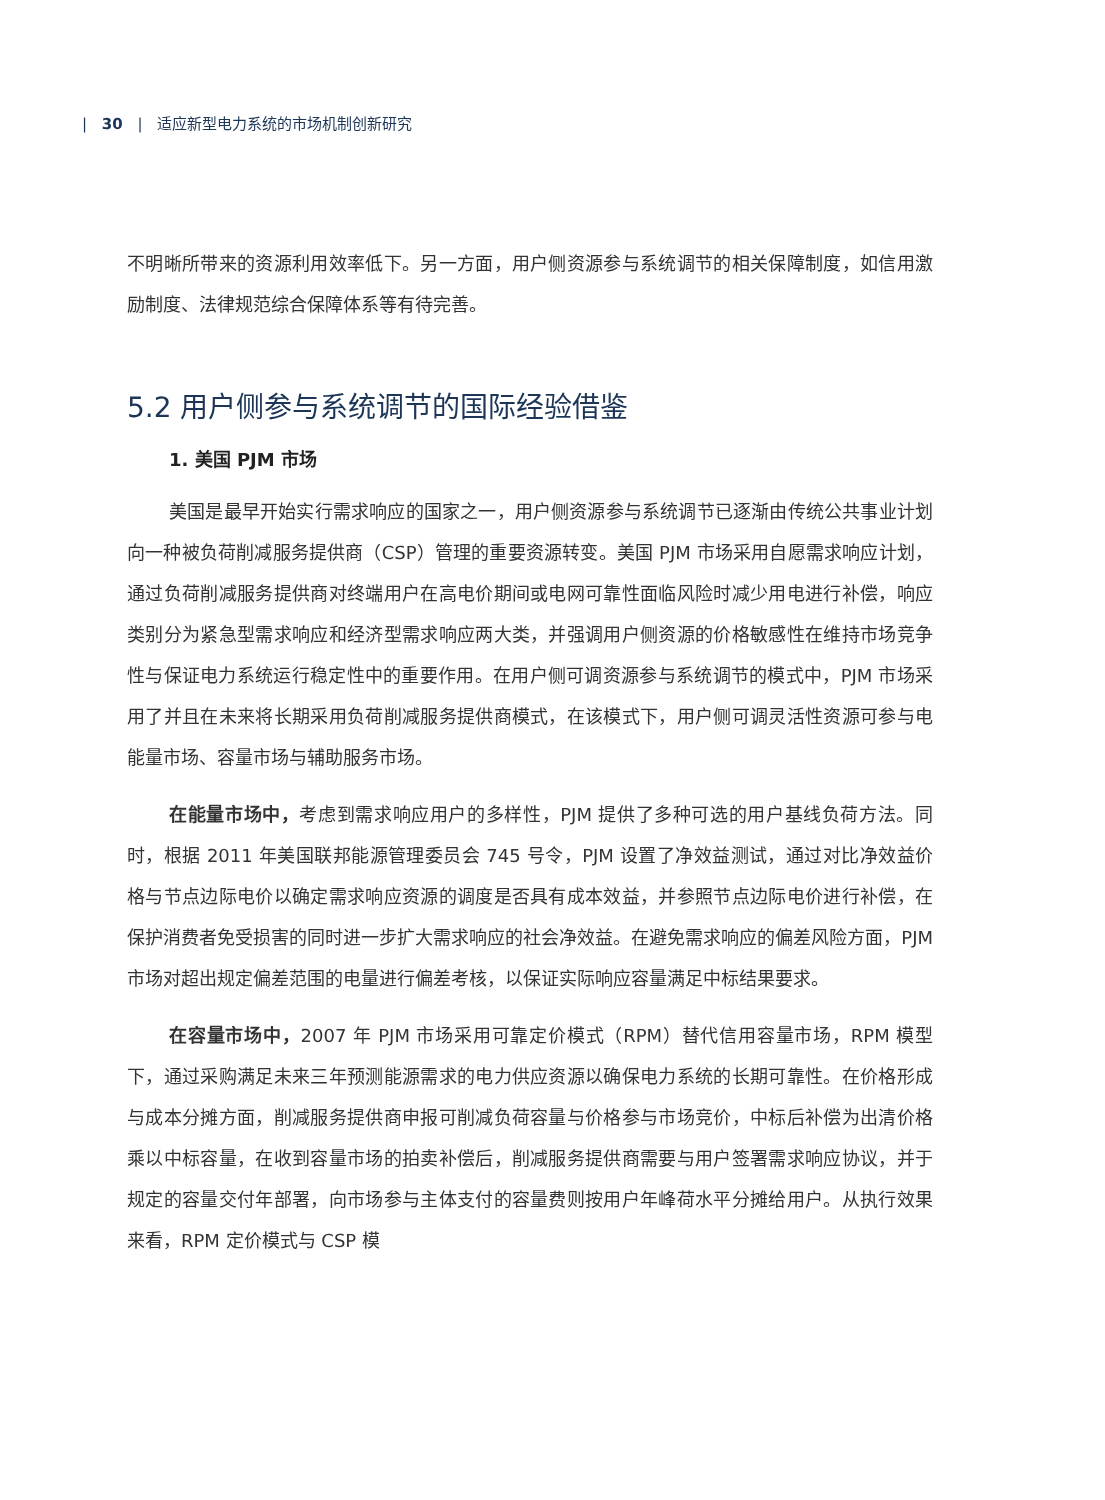| 30 | 适应新型电力系统的市场机制创新研究
不明晰所带来的资源利用效率低下。另一方面，用户侧资源参与系统调节的相关保障制度，如信用激励制度、法律规范综合保障体系等有待完善。
5.2 用户侧参与系统调节的国际经验借鉴
1. 美国 PJM 市场
美国是最早开始实行需求响应的国家之一，用户侧资源参与系统调节已逐渐由传统公共事业计划向一种被负荷削减服务提供商（CSP）管理的重要资源转变。美国 PJM 市场采用自愿需求响应计划，通过负荷削减服务提供商对终端用户在高电价期间或电网可靠性面临风险时减少用电进行补偿，响应类别分为紧急型需求响应和经济型需求响应两大类，并强调用户侧资源的价格敏感性在维持市场竞争性与保证电力系统运行稳定性中的重要作用。在用户侧可调资源参与系统调节的模式中，PJM 市场采用了并且在未来将长期采用负荷削减服务提供商模式，在该模式下，用户侧可调灵活性资源可参与电能量市场、容量市场与辅助服务市场。
在能量市场中，考虑到需求响应用户的多样性，PJM 提供了多种可选的用户基线负荷方法。同时，根据 2011 年美国联邦能源管理委员会 745 号令，PJM 设置了净效益测试，通过对比净效益价格与节点边际电价以确定需求响应资源的调度是否具有成本效益，并参照节点边际电价进行补偿，在保护消费者免受损害的同时进一步扩大需求响应的社会净效益。在避免需求响应的偏差风险方面，PJM 市场对超出规定偏差范围的电量进行偏差考核，以保证实际响应容量满足中标结果要求。
在容量市场中，2007 年 PJM 市场采用可靠定价模式（RPM）替代信用容量市场，RPM 模型下，通过采购满足未来三年预测能源需求的电力供应资源以确保电力系统的长期可靠性。在价格形成与成本分摊方面，削减服务提供商申报可削减负荷容量与价格参与市场竞价，中标后补偿为出清价格乘以中标容量，在收到容量市场的拍卖补偿后，削减服务提供商需要与用户签署需求响应协议，并于规定的容量交付年部署，向市场参与主体支付的容量费则按用户年峰荷水平分摊给用户。从执行效果来看，RPM 定价模式与 CSP 模